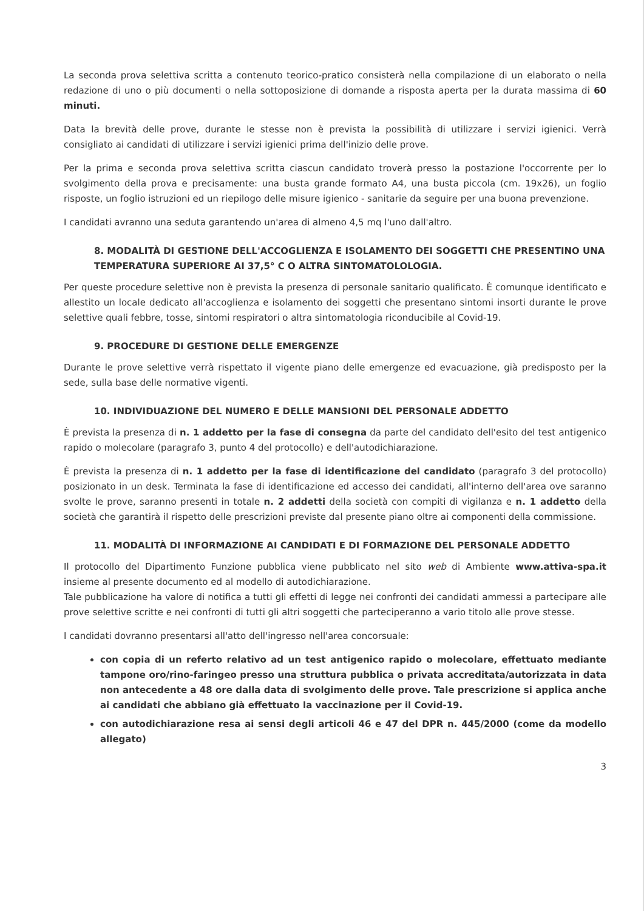La seconda prova selettiva scritta a contenuto teorico-pratico consisterà nella compilazione di un elaborato o nella redazione di uno o più documenti o nella sottoposizione di domande a risposta aperta per la durata massima di 60 minuti.
Data la brevità delle prove, durante le stesse non è prevista la possibilità di utilizzare i servizi igienici. Verrà consigliato ai candidati di utilizzare i servizi igienici prima dell'inizio delle prove.
Per la prima e seconda prova selettiva scritta ciascun candidato troverà presso la postazione l'occorrente per lo svolgimento della prova e precisamente: una busta grande formato A4, una busta piccola (cm. 19x26), un foglio risposte, un foglio istruzioni ed un riepilogo delle misure igienico - sanitarie da seguire per una buona prevenzione.
I candidati avranno una seduta garantendo un'area di almeno 4,5 mq l'uno dall'altro.
8. MODALITÀ DI GESTIONE DELL'ACCOGLIENZA E ISOLAMENTO DEI SOGGETTI CHE PRESENTINO UNA TEMPERATURA SUPERIORE AI 37,5° C O ALTRA SINTOMATOLOLOGIA.
Per queste procedure selettive non è prevista la presenza di personale sanitario qualificato. È comunque identificato e allestito un locale dedicato all'accoglienza e isolamento dei soggetti che presentano sintomi insorti durante le prove selettive quali febbre, tosse, sintomi respiratori o altra sintomatologia riconducibile al Covid-19.
9. PROCEDURE DI GESTIONE DELLE EMERGENZE
Durante le prove selettive verrà rispettato il vigente piano delle emergenze ed evacuazione, già predisposto per la sede, sulla base delle normative vigenti.
10. INDIVIDUAZIONE DEL NUMERO E DELLE MANSIONI DEL PERSONALE ADDETTO
È prevista la presenza di n. 1 addetto per la fase di consegna da parte del candidato dell'esito del test antigenico rapido o molecolare (paragrafo 3, punto 4 del protocollo) e dell'autodichiarazione.
È prevista la presenza di n. 1 addetto per la fase di identificazione del candidato (paragrafo 3 del protocollo) posizionato in un desk. Terminata la fase di identificazione ed accesso dei candidati, all'interno dell'area ove saranno svolte le prove, saranno presenti in totale n. 2 addetti della società con compiti di vigilanza e n. 1 addetto della società che garantirà il rispetto delle prescrizioni previste dal presente piano oltre ai componenti della commissione.
11. MODALITÀ DI INFORMAZIONE AI CANDIDATI E DI FORMAZIONE DEL PERSONALE ADDETTO
Il protocollo del Dipartimento Funzione pubblica viene pubblicato nel sito web di Ambiente www.attiva-spa.it insieme al presente documento ed al modello di autodichiarazione.
Tale pubblicazione ha valore di notifica a tutti gli effetti di legge nei confronti dei candidati ammessi a partecipare alle prove selettive scritte e nei confronti di tutti gli altri soggetti che parteciperanno a vario titolo alle prove stesse.
I candidati dovranno presentarsi all'atto dell'ingresso nell'area concorsuale:
con copia di un referto relativo ad un test antigenico rapido o molecolare, effettuato mediante tampone oro/rino-faringeo presso una struttura pubblica o privata accreditata/autorizzata in data non antecedente a 48 ore dalla data di svolgimento delle prove. Tale prescrizione si applica anche ai candidati che abbiano già effettuato la vaccinazione per il Covid-19.
con autodichiarazione resa ai sensi degli articoli 46 e 47 del DPR n. 445/2000 (come da modello allegato)
3